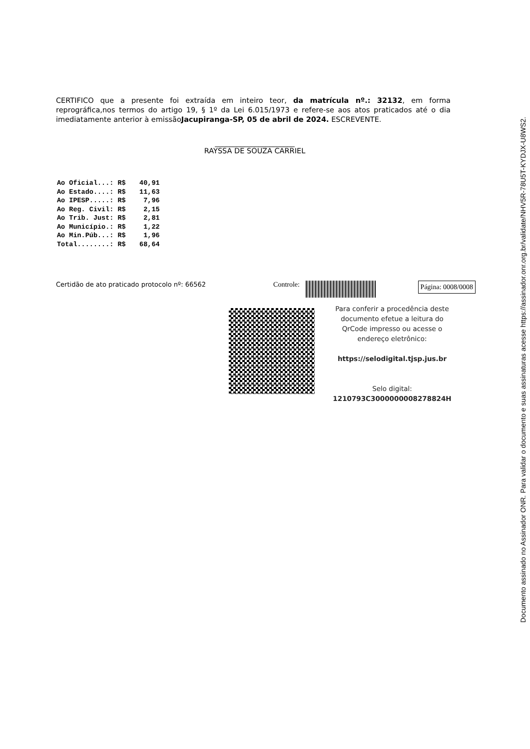CERTIFICO que a presente foi extraída em inteiro teor, da matrícula nº.: 32132, em forma reprográfica,nos termos do artigo 19, § 1º da Lei 6.015/1973 e refere-se aos atos praticados até o dia imediatamente anterior à emissãoJacupiranga-SP, 05 de abril de 2024. ESCREVENTE.
______________________
RAYSSA DE SOUZA CARRIEL
| Ao Oficial...: | R$ | 40,91 |
| Ao Estado....: | R$ | 11,63 |
| Ao IPESP.....: | R$ | 7,96 |
| Ao Reg. Civil: | R$ | 2,15 |
| Ao Trib. Just: | R$ | 2,81 |
| Ao Município.: | R$ | 1,22 |
| Ao Min.Púb...: | R$ | 1,96 |
| Total........: | R$ | 68,64 |
Certidão de ato praticado protocolo nº: 66562 Controle:
Página: 0008/0008
Para conferir a procedência deste documento efetue a leitura do QrCode impresso ou acesse o endereço eletrônico:
https://selodigital.tjsp.jus.br
Selo digital:
1210793C3000000008278824H
Documento assinado no Assinador ONR. Para validar o documento e suas assinaturas acesse https://assinador.onr.org.br/validate/NHV5R-78U5T-KYDJX-U8WS2.